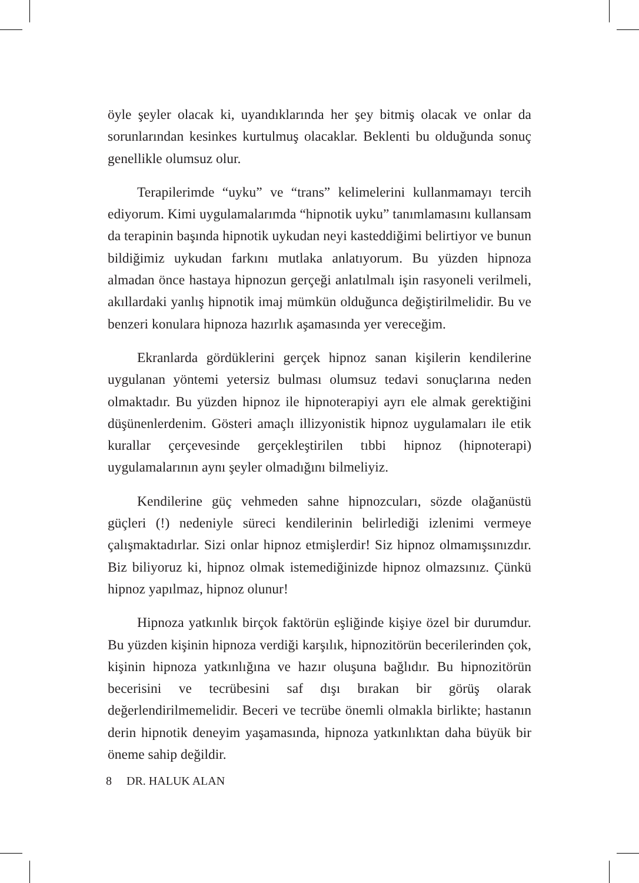öyle şeyler olacak ki, uyandıklarında her şey bitmiş olacak ve onlar da sorunlarından kesinkes kurtulmuş olacaklar. Beklenti bu olduğunda sonuç genellikle olumsuz olur.
Terapilerimde “uyku” ve “trans” kelimelerini kullanmamayı tercih ediyorum. Kimi uygulamalarımda “hipnotik uyku” tanımlamasını kullansam da terapinin başında hipnotik uykudan neyi kasteddiğimi belirtiyor ve bunun bildiğimiz uykudan farkını mutlaka anlatıyorum. Bu yüzden hipnoza almadan önce hastaya hipnozun gerçeği anlatılmalı işin rasyoneli verilmeli, akıllardaki yanlış hipnotik imaj mümkün olduğunca değiştirilmelidir. Bu ve benzeri konulara hipnoza hazırlık aşamasında yer vereceğim.
Ekranlarda gördüklerini gerçek hipnoz sanan kişilerin kendilerine uygulanan yöntemi yetersiz bulması olumsuz tedavi sonuçlarına neden olmaktadır. Bu yüzden hipnoz ile hipnoterapiyi ayrı ele almak gerektiğini düşünenlerdenim. Gösteri amaçlı illizyonistik hipnoz uygulamaları ile etik kurallar çerçevesinde gerçekleştirilen tıbbi hipnoz (hipnoterapi) uygulamalarının aynı şeyler olmadığını bilmeliyiz.
Kendilerine güç vehmeden sahne hipnozcuları, sözde olağanüstü güçleri (!) nedeniyle süreci kendilerinin belirlediği izlenimi vermeye çalışmaktadırlar. Sizi onlar hipnoz etmişlerdir! Siz hipnoz olmamışsınızdır. Biz biliyoruz ki, hipnoz olmak istemediğinizde hipnoz olmazsınız. Çünkü hipnoz yapılmaz, hipnoz olunur!
Hipnoza yatkınlık birçok faktörün eşliğinde kişiye özel bir durumdur. Bu yüzden kişinin hipnoza verdiği karşılık, hipnozitörün becerilerinden çok, kişinin hipnoza yatkınlığına ve hazır oluşuna bağlıdır. Bu hipnozitörün becerisini ve tecrübesini saf dışı bırakan bir görüş olarak değerlendirilmemelidir. Beceri ve tecrübe önemli olmakla birlikte; hastanın derin hipnotik deneyim yaşamasında, hipnoza yatkınlıktan daha büyük bir öneme sahip değildir.
8 DR. HALUK ALAN